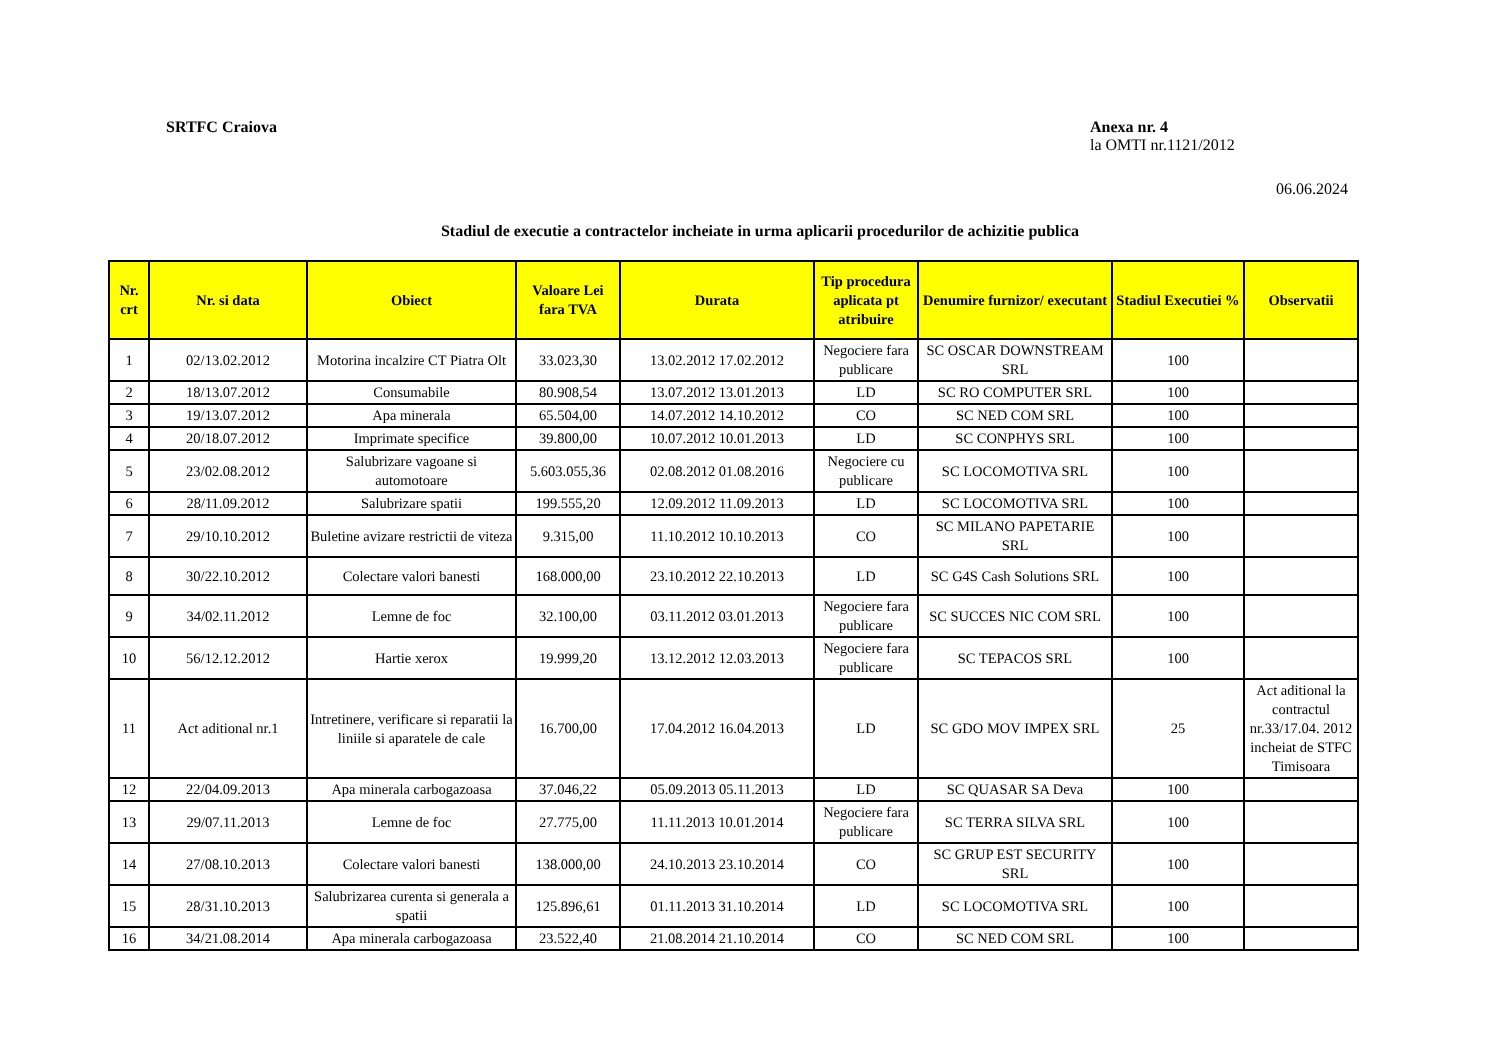SRTFC Craiova
Anexa nr. 4
la OMTI nr.1121/2012
06.06.2024
Stadiul de executie a contractelor incheiate in urma aplicarii procedurilor de achizitie publica
| Nr. crt | Nr. si data | Obiect | Valoare Lei fara TVA | Durata | Tip procedura aplicata pt atribuire | Denumire furnizor/ executant | Stadiul Executiei % | Observatii |
| --- | --- | --- | --- | --- | --- | --- | --- | --- |
| 1 | 02/13.02.2012 | Motorina incalzire CT Piatra Olt | 33.023,30 | 13.02.2012 17.02.2012 | Negociere fara publicare | SC OSCAR DOWNSTREAM SRL | 100 | |
| 2 | 18/13.07.2012 | Consumabile | 80.908,54 | 13.07.2012 13.01.2013 | LD | SC RO COMPUTER SRL | 100 | |
| 3 | 19/13.07.2012 | Apa minerala | 65.504,00 | 14.07.2012 14.10.2012 | CO | SC NED COM SRL | 100 | |
| 4 | 20/18.07.2012 | Imprimate specifice | 39.800,00 | 10.07.2012 10.01.2013 | LD | SC CONPHYS SRL | 100 | |
| 5 | 23/02.08.2012 | Salubrizare vagoane si automotoare | 5.603.055,36 | 02.08.2012 01.08.2016 | Negociere cu publicare | SC LOCOMOTIVA SRL | 100 | |
| 6 | 28/11.09.2012 | Salubrizare spatii | 199.555,20 | 12.09.2012 11.09.2013 | LD | SC LOCOMOTIVA SRL | 100 | |
| 7 | 29/10.10.2012 | Buletine avizare restrictii de viteza | 9.315,00 | 11.10.2012 10.10.2013 | CO | SC MILANO PAPETARIE SRL | 100 | |
| 8 | 30/22.10.2012 | Colectare valori banesti | 168.000,00 | 23.10.2012 22.10.2013 | LD | SC G4S Cash Solutions SRL | 100 | |
| 9 | 34/02.11.2012 | Lemne de foc | 32.100,00 | 03.11.2012 03.01.2013 | Negociere fara publicare | SC SUCCES NIC COM SRL | 100 | |
| 10 | 56/12.12.2012 | Hartie xerox | 19.999,20 | 13.12.2012 12.03.2013 | Negociere fara publicare | SC TEPACOS SRL | 100 | |
| 11 | Act aditional nr.1 | Intretinere, verificare si reparatii la liniile si aparatele de cale | 16.700,00 | 17.04.2012 16.04.2013 | LD | SC GDO MOV IMPEX SRL | 25 | Act aditional la contractul nr.33/17.04. 2012 incheiat de STFC Timisoara |
| 12 | 22/04.09.2013 | Apa minerala carbogazoasa | 37.046,22 | 05.09.2013 05.11.2013 | LD | SC QUASAR SA Deva | 100 | |
| 13 | 29/07.11.2013 | Lemne de foc | 27.775,00 | 11.11.2013 10.01.2014 | Negociere fara publicare | SC TERRA SILVA SRL | 100 | |
| 14 | 27/08.10.2013 | Colectare valori banesti | 138.000,00 | 24.10.2013 23.10.2014 | CO | SC GRUP EST SECURITY SRL | 100 | |
| 15 | 28/31.10.2013 | Salubrizarea curenta si generala a spatii | 125.896,61 | 01.11.2013 31.10.2014 | LD | SC LOCOMOTIVA SRL | 100 | |
| 16 | 34/21.08.2014 | Apa minerala carbogazoasa | 23.522,40 | 21.08.2014 21.10.2014 | CO | SC NED COM SRL | 100 | |